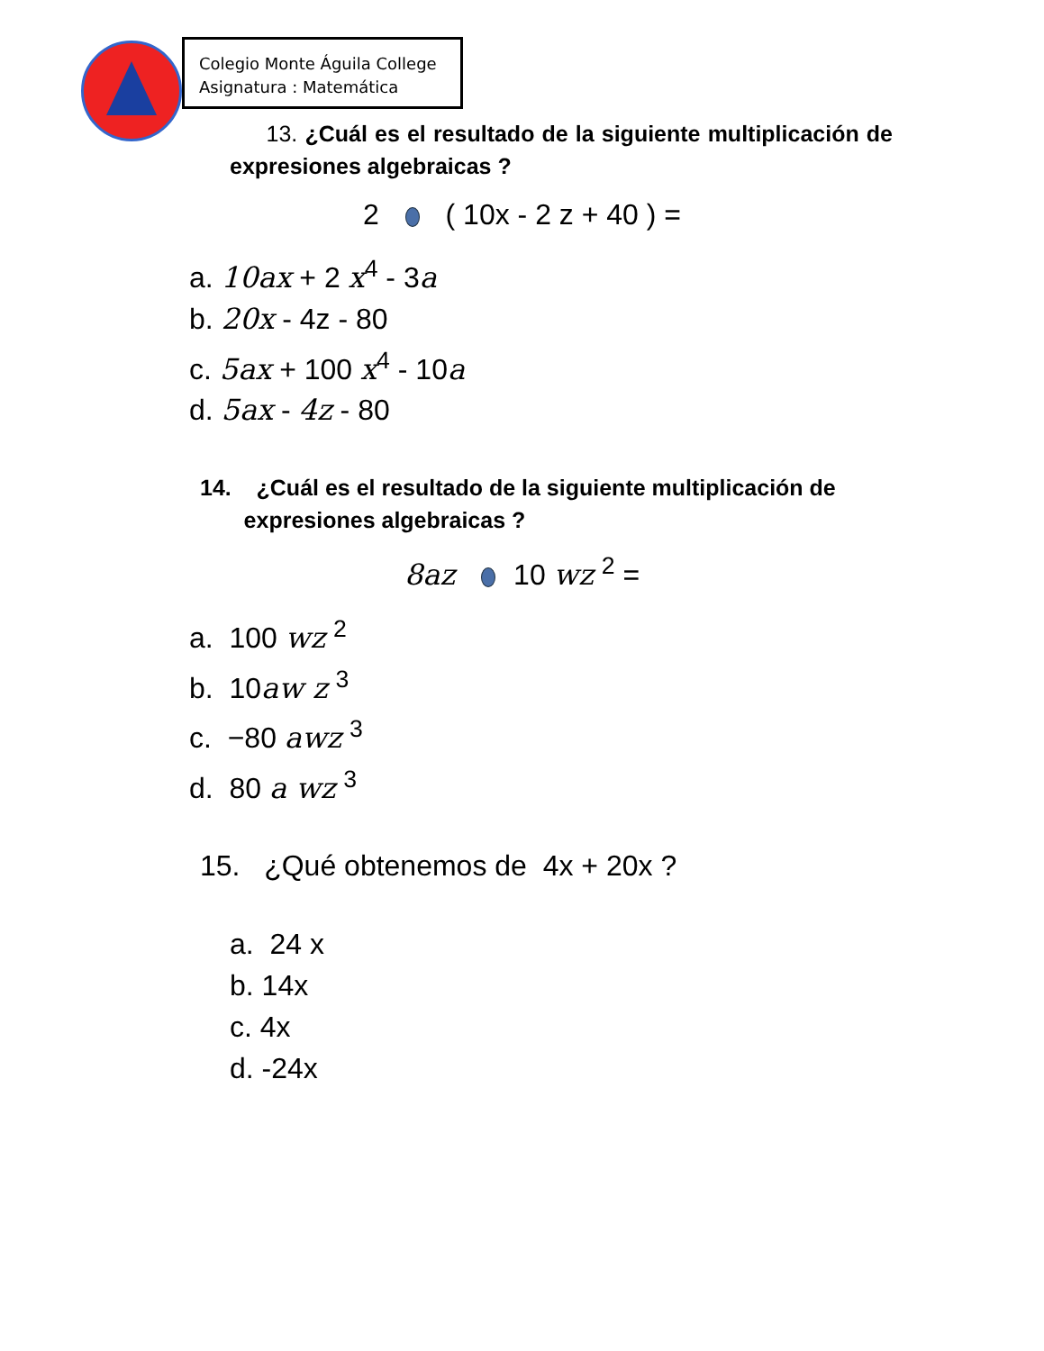Colegio Monte Águila College
Asignatura : Matemática
13. ¿Cuál es el resultado de la siguiente multiplicación de expresiones algebraicas ?
2 ( 10x - 2 z + 40 ) =
a. 10ax + 2 x<sup>4</sup> - 3a
b. 20x - 4z - 80
c. 5ax + 100 x<sup>4</sup> - 10a
d. 5ax - 4z - 80
14. ¿Cuál es el resultado de la siguiente multiplicación de
expresiones algebraicas ?
8az 10 wz <sup>2</sup> =
a. 100 wz <sup>2</sup>
b. 10aw z <sup>3</sup>
c. −80 awz <sup>3</sup>
d. 80 a wz <sup>3</sup>
15. ¿Qué obtenemos de 4x + 20x ?
a. 24 x
b. 14x
c. 4x
d. -24x